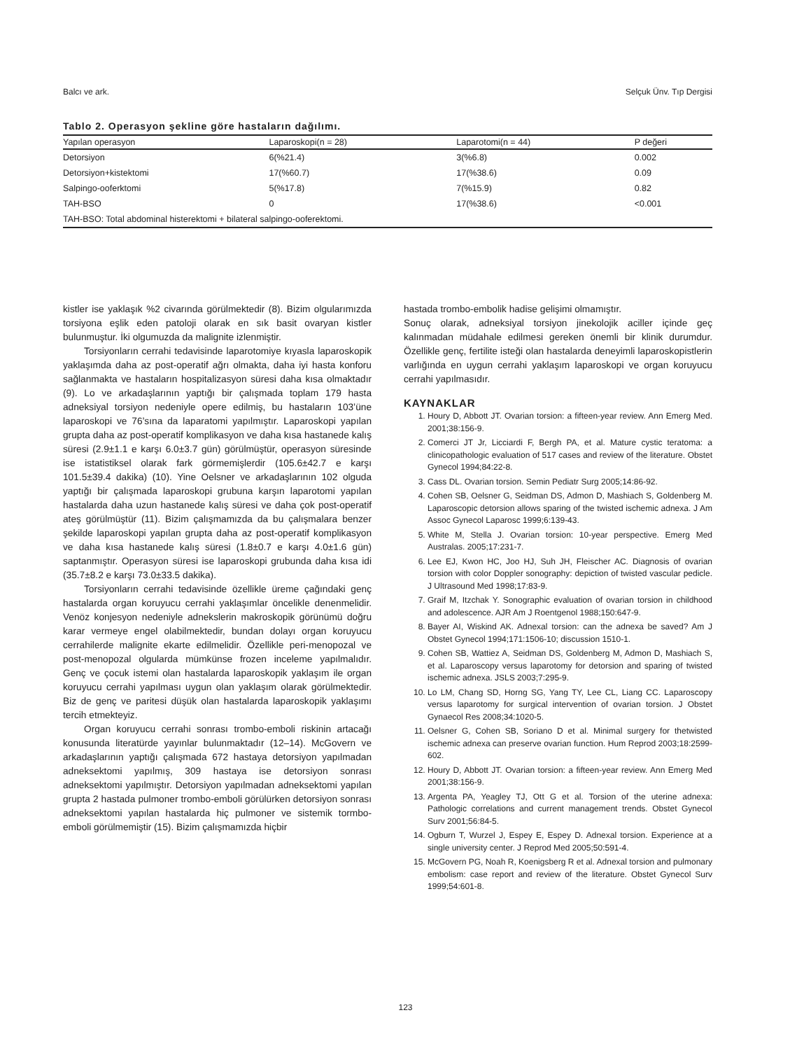Balcı ve ark. Selçuk Ünv. Tıp Dergisi
Tablo 2. Operasyon şekline göre hastaların dağılımı.
| Yapılan operasyon | Laparoskopi(n = 28) | Laparotomi(n = 44) | P değeri |
| --- | --- | --- | --- |
| Detorsiyon | 6(%21.4) | 3(%6.8) | 0.002 |
| Detorsiyon+kistektomi | 17(%60.7) | 17(%38.6) | 0.09 |
| Salpingo-ooferktomi | 5(%17.8) | 7(%15.9) | 0.82 |
| TAH-BSO | 0 | 17(%38.6) | <0.001 |
| TAH-BSO: Total abdominal histerektomi + bilateral salpingo-ooferektomi. | | | |
kistler ise yaklaşık %2 civarında görülmektedir (8). Bizim olgularımızda torsiyona eşlik eden patoloji olarak en sık basit ovaryan kistler bulunmuştur. İki olgumuzda da malignite izlenmiştir.
Torsiyonların cerrahi tedavisinde laparotomiye kıyasla laparoskopik yaklaşımda daha az post-operatif ağrı olmakta, daha iyi hasta konforu sağlanmakta ve hastaların hospitalizasyon süresi daha kısa olmaktadır (9). Lo ve arkadaşlarının yaptığı bir çalışmada toplam 179 hasta adneksiyal torsiyon nedeniyle opere edilmiş, bu hastaların 103’üne laparoskopi ve 76’sına da laparatomi yapılmıştır. Laparoskopi yapılan grupta daha az post-operatif komplikasyon ve daha kısa hastanede kalış süresi (2.9±1.1 e karşı 6.0±3.7 gün) görülmüştür, operasyon süresinde ise istatistiksel olarak fark görmemişlerdir (105.6±42.7 e karşı 101.5±39.4 dakika) (10). Yine Oelsner ve arkadaşlarının 102 olguda yaptığı bir çalışmada laparoskopi grubuna karşın laparotomi yapılan hastalarda daha uzun hastanede kalış süresi ve daha çok post-operatif ateş görülmüştür (11). Bizim çalışmamızda da bu çalışmalara benzer şekilde laparoskopi yapılan grupta daha az post-operatif komplikasyon ve daha kısa hastanede kalış süresi (1.8±0.7 e karşı 4.0±1.6 gün) saptanmıştır. Operasyon süresi ise laparoskopi grubunda daha kısa idi (35.7±8.2 e karşı 73.0±33.5 dakika).
Torsiyonların cerrahi tedavisinde özellikle üreme çağındaki genç hastalarda organ koruyucu cerrahi yaklaşımlar öncelikle denenmelidir. Venöz konjesyon nedeniyle adnekslerin makroskopik görünümü doğru karar vermeye engel olabilmektedir, bundan dolayı organ koruyucu cerrahilerde malignite ekarte edilmelidir. Özellikle peri-menopozal ve post-menopozal olgularda mümkünse frozen inceleme yapılmalıdır. Genç ve çocuk istemi olan hastalarda laparoskopik yaklaşım ile organ koruyucu cerrahi yapılması uygun olan yaklaşım olarak görülmektedir. Biz de genç ve paritesi düşük olan hastalarda laparoskopik yaklaşımı tercih etmekteyiz.
Organ koruyucu cerrahi sonrası trombo-emboli riskinin artacağı konusunda literatürde yayınlar bulunmaktadır (12–14). McGovern ve arkadaşlarının yaptığı çalışmada 672 hastaya detorsiyon yapılmadan adneksektomi yapılmış, 309 hastaya ise detorsiyon sonrası adneksektomi yapılmıştır. Detorsiyon yapılmadan adneksektomi yapılan grupta 2 hastada pulmoner trombo-emboli görülürken detorsiyon sonrası adneksektomi yapılan hastalarda hiç pulmoner ve sistemik tormbo-emboli görülmemiştir (15). Bizim çalışmamızda hiçbir
hastada trombo-embolik hadise gelişimi olmamıştır.
Sonuç olarak, adneksiyal torsiyon jinekolojik aciller içinde geç kalınmadan müdahale edilmesi gereken önemli bir klinik durumdur. Özellikle genç, fertilite isteği olan hastalarda deneyimli laparoskopistlerin varlığında en uygun cerrahi yaklaşım laparoskopi ve organ koruyucu cerrahi yapılmasıdır.
KAYNAKLAR
1. Houry D, Abbott JT. Ovarian torsion: a fifteen-year review. Ann Emerg Med. 2001;38:156-9.
2. Comerci JT Jr, Licciardi F, Bergh PA, et al. Mature cystic teratoma: a clinicopathologic evaluation of 517 cases and review of the literature. Obstet Gynecol 1994;84:22-8.
3. Cass DL. Ovarian torsion. Semin Pediatr Surg 2005;14:86-92.
4. Cohen SB, Oelsner G, Seidman DS, Admon D, Mashiach S, Goldenberg M. Laparoscopic detorsion allows sparing of the twisted ischemic adnexa. J Am Assoc Gynecol Laparosc 1999;6:139-43.
5. White M, Stella J. Ovarian torsion: 10-year perspective. Emerg Med Australas. 2005;17:231-7.
6. Lee EJ, Kwon HC, Joo HJ, Suh JH, Fleischer AC. Diagnosis of ovarian torsion with color Doppler sonography: depiction of twisted vascular pedicle. J Ultrasound Med 1998;17:83-9.
7. Graif M, Itzchak Y. Sonographic evaluation of ovarian torsion in childhood and adolescence. AJR Am J Roentgenol 1988;150:647-9.
8. Bayer AI, Wiskind AK. Adnexal torsion: can the adnexa be saved? Am J Obstet Gynecol 1994;171:1506-10; discussion 1510-1.
9. Cohen SB, Wattiez A, Seidman DS, Goldenberg M, Admon D, Mashiach S, et al. Laparoscopy versus laparotomy for detorsion and sparing of twisted ischemic adnexa. JSLS 2003;7:295-9.
10. Lo LM, Chang SD, Horng SG, Yang TY, Lee CL, Liang CC. Laparoscopy versus laparotomy for surgical intervention of ovarian torsion. J Obstet Gynaecol Res 2008;34:1020-5.
11. Oelsner G, Cohen SB, Soriano D et al. Minimal surgery for thetwisted ischemic adnexa can preserve ovarian function. Hum Reprod 2003;18:2599-602.
12. Houry D, Abbott JT. Ovarian torsion: a fifteen-year review. Ann Emerg Med 2001;38:156-9.
13. Argenta PA, Yeagley TJ, Ott G et al. Torsion of the uterine adnexa: Pathologic correlations and current management trends. Obstet Gynecol Surv 2001;56:84-5.
14. Ogburn T, Wurzel J, Espey E, Espey D. Adnexal torsion. Experience at a single university center. J Reprod Med 2005;50:591-4.
15. McGovern PG, Noah R, Koenigsberg R et al. Adnexal torsion and pulmonary embolism: case report and review of the literature. Obstet Gynecol Surv 1999;54:601-8.
123